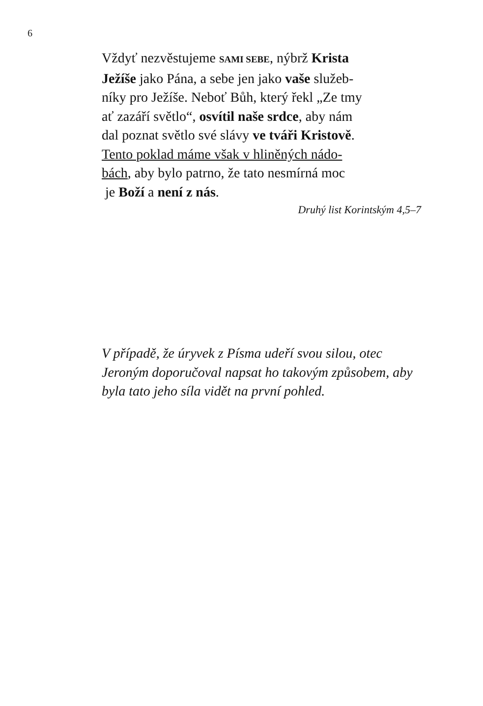6
Vždyť nezvěstujeme SAMI SEBE, nýbrž Krista
Ježíše jako Pána, a sebe jen jako vaše služeb-
níky pro Ježíše. Neboť Bůh, který řekl „Ze tmy
ať zazáří světlo“, osvítil naše srdce, aby nám
dal poznat světlo své slávy ve tváři Kristově.
Tento poklad máme však v hliněných nádo-
bách, aby bylo patrno, že tato nesmírná moc
je Boží a není z nás.
Druhý list Korintským 4,5–7
V případě, že úryvek z Písma udeří svou silou, otec Jeroným doporučoval napsat ho takovým způsobem, aby byla tato jeho síla vidět na první pohled.